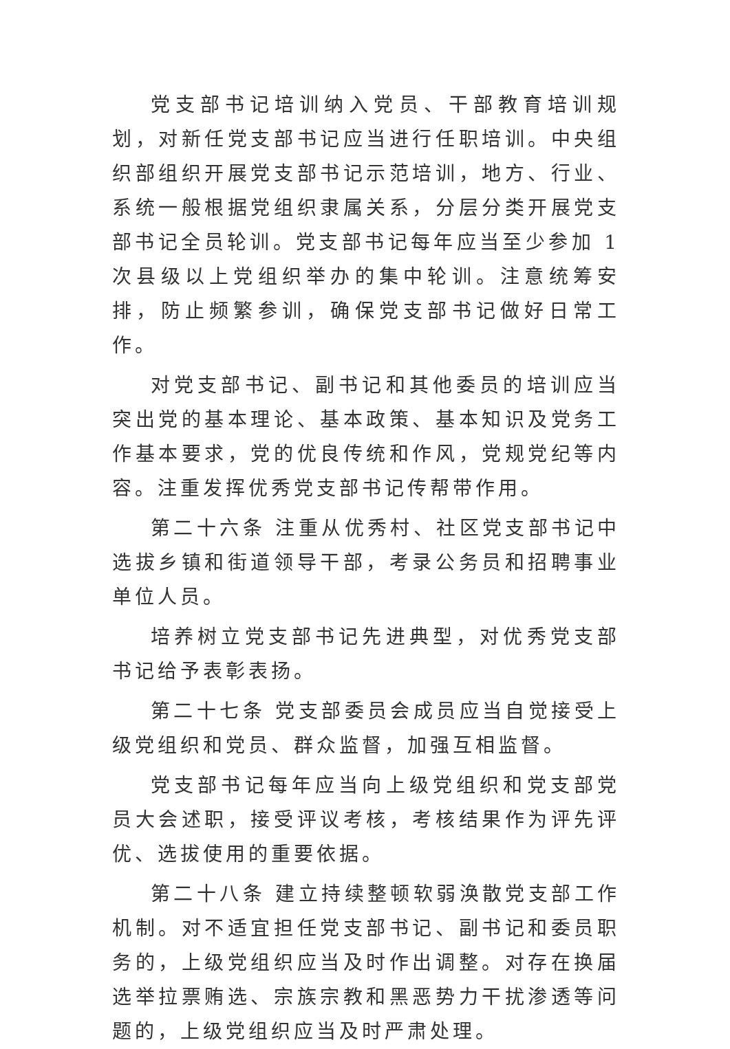党支部书记培训纳入党员、干部教育培训规划，对新任党支部书记应当进行任职培训。中央组织部组织开展党支部书记示范培训，地方、行业、系统一般根据党组织隶属关系，分层分类开展党支部书记全员轮训。党支部书记每年应当至少参加 1 次县级以上党组织举办的集中轮训。注意统筹安排，防止频繁参训，确保党支部书记做好日常工作。
对党支部书记、副书记和其他委员的培训应当突出党的基本理论、基本政策、基本知识及党务工作基本要求，党的优良传统和作风，党规党纪等内容。注重发挥优秀党支部书记传帮带作用。
第二十六条 注重从优秀村、社区党支部书记中选拔乡镇和街道领导干部，考录公务员和招聘事业单位人员。
培养树立党支部书记先进典型，对优秀党支部书记给予表彰表扬。
第二十七条 党支部委员会成员应当自觉接受上级党组织和党员、群众监督，加强互相监督。
党支部书记每年应当向上级党组织和党支部党员大会述职，接受评议考核，考核结果作为评先评优、选拔使用的重要依据。
第二十八条 建立持续整顿软弱涣散党支部工作机制。对不适宜担任党支部书记、副书记和委员职务的，上级党组织应当及时作出调整。对存在换届选举拉票贿选、宗族宗教和黑恶势力干扰渗透等问题的，上级党组织应当及时严肃处理。